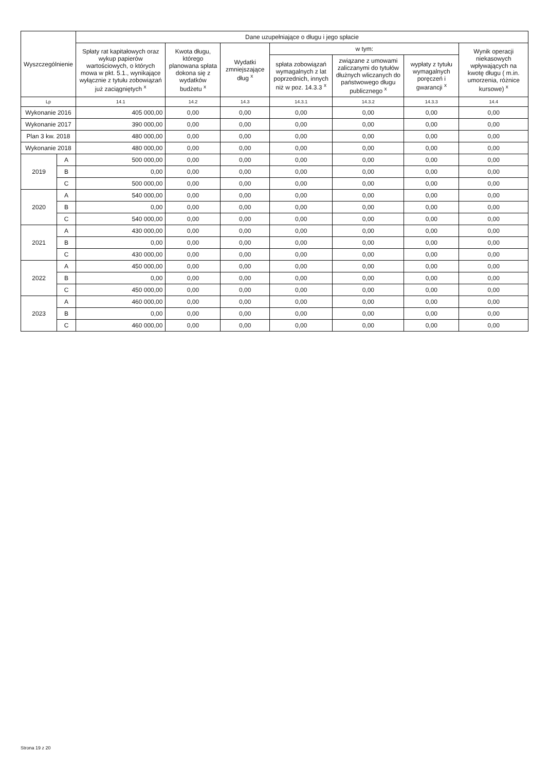| Wyszczególnienie | | Dane uzupełniające o długu i jego spłacie | | | | | | |
| --- | --- | --- | --- | --- | --- | --- | --- | --- |
| | | Spłaty rat kapitałowych oraz wykup papierów wartościowych, o których mowa w pkt. 5.1., wynikające wyłącznie z tytułu zobowiązań już zaciągniętych <sup>x</sup> | Kwota długu, którego planowana spłata dokona się z wydatków budżetu <sup>x</sup> | Wydatki zmniejszające dług <sup>x</sup> | w tym: | | | Wynik operacji niekasowych wpływających na kwotę długu ( m.in. umorzenia, różnice kursowe) <sup>x</sup> |
| | | | | | spłata zobowiązań wymagalnych z lat poprzednich, innych niż w poz. 14.3.3 <sup>x</sup> | związane z umowami zaliczanymi do tytułów dłużnych wliczanych do państwowego długu publicznego <sup>x</sup> | wypłaty z tytułu wymagalnych poręczeń i gwarancji <sup>x</sup> | |
| Lp | | 14.1 | 14.2 | 14.3 | 14.3.1 | 14.3.2 | 14.3.3 | 14.4 |
| Wykonanie 2016 | | 405 000,00 | 0,00 | 0,00 | 0,00 | 0,00 | 0,00 | 0,00 |
| Wykonanie 2017 | | 390 000,00 | 0,00 | 0,00 | 0,00 | 0,00 | 0,00 | 0,00 |
| Plan 3 kw. 2018 | | 480 000,00 | 0,00 | 0,00 | 0,00 | 0,00 | 0,00 | 0,00 |
| Wykonanie 2018 | | 480 000,00 | 0,00 | 0,00 | 0,00 | 0,00 | 0,00 | 0,00 |
| 2019 | A | 500 000,00 | 0,00 | 0,00 | 0,00 | 0,00 | 0,00 | 0,00 |
| | B | 0,00 | 0,00 | 0,00 | 0,00 | 0,00 | 0,00 | 0,00 |
| | C | 500 000,00 | 0,00 | 0,00 | 0,00 | 0,00 | 0,00 | 0,00 |
| 2020 | A | 540 000,00 | 0,00 | 0,00 | 0,00 | 0,00 | 0,00 | 0,00 |
| | B | 0,00 | 0,00 | 0,00 | 0,00 | 0,00 | 0,00 | 0,00 |
| | C | 540 000,00 | 0,00 | 0,00 | 0,00 | 0,00 | 0,00 | 0,00 |
| 2021 | A | 430 000,00 | 0,00 | 0,00 | 0,00 | 0,00 | 0,00 | 0,00 |
| | B | 0,00 | 0,00 | 0,00 | 0,00 | 0,00 | 0,00 | 0,00 |
| | C | 430 000,00 | 0,00 | 0,00 | 0,00 | 0,00 | 0,00 | 0,00 |
| 2022 | A | 450 000,00 | 0,00 | 0,00 | 0,00 | 0,00 | 0,00 | 0,00 |
| | B | 0,00 | 0,00 | 0,00 | 0,00 | 0,00 | 0,00 | 0,00 |
| | C | 450 000,00 | 0,00 | 0,00 | 0,00 | 0,00 | 0,00 | 0,00 |
| 2023 | A | 460 000,00 | 0,00 | 0,00 | 0,00 | 0,00 | 0,00 | 0,00 |
| | B | 0,00 | 0,00 | 0,00 | 0,00 | 0,00 | 0,00 | 0,00 |
| | C | 460 000,00 | 0,00 | 0,00 | 0,00 | 0,00 | 0,00 | 0,00 |
Strona 19 z 20